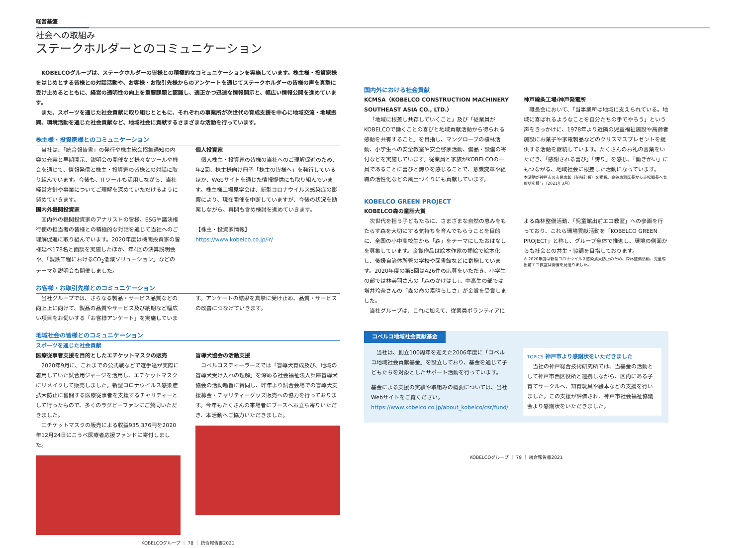経営基盤
社会への取組み
ステークホルダーとのコミュニケーション
KOBELCOグループは、ステークホルダーの皆様との積極的なコミュニケーションを実施しています。株主様・投資家様をはじめとする皆様との対話活動や、お客様・お取引先様からのアンケートを通じてステークホルダーの皆様の声を真摯に受け止めるとともに、経営の透明性の向上を重要課題と認識し、適正かつ迅速な情報開示と、幅広い情報公開を進めています。
また、スポーツを通じた社会貢献に取り組むとともに、それぞれの事業所が次世代の育成支援を中心に地域交流・地域振興、環境活動を通じた社会貢献など、地域社会に貢献するさまざまな活動を行っています。
株主様・投資家様とのコミュニケーション
当社は、「統合報告書」の発行や株主総会招集通知の内容の充実と早期開示、説明会の開催など様々なツールや機会を通じて、情報発信と株主・投資家の皆様との対話に取り組んでいます。今後も、ITツールも活用しながら、当社経営方針や事業についてご理解を深めていただけるように努めていきます。
国内外機関投資家
国内外の機関投資家のアナリストの皆様、ESGや議決権行使の担当者の皆様との積極的な対話を通じて当社へのご理解促進に取り組んでいます。2020年度は機関投資家の皆様延べ178名と面談を実施したほか、年4回の決算説明会や、「製鉄工程におけるCO<sub>2</sub>低減ソリューション」などのテーマ別説明会も開催しました。
個人投資家
個人株主・投資家の皆様の当社へのご理解促進のため、年2回、株主様向け冊子「株主の皆様へ」を発行しているほか、Webサイトを通じた情報提供にも取り組んでいます。株主様工場見学会は、新型コロナウイルス感染症の影響により、現在開催を中断していますが、今後の状況を勘案しながら、再開も含め検討を進めていきます。
【株主・投資家情報】
https://www.kobelco.co.jp/ir/
お客様・お取引先様とのコミュニケーション
当社グループでは、さらなる製品・サービス品質などの向上上に向けて、製品の品質やサービス及び納期など幅広い項目をお伺いする「お客様アンケート」を実施していま
す。アンケートの結果を真摯に受け止め、品質・サービスの改善につなげていきます。
地域社会の皆様とのコミュニケーション
スポーツを通じた社会貢献
医療従事者支援を目的としたエチケットマスクの販売
2020年9月に、これまでの公式戦などで選手達が実際に着用していた試合用ジャージを活用し、エチケットマスクにリメイクして販売しました。新型コロナウイルス感染症拡大防止に奮闘する医療従事者を支援するチャリティーとして行ったもので、多くのラグビーファンにご賛同いただきました。
エチケットマスクの販売による収益935,376円を2020年12月24日にこうべ医療者応援ファンドに寄付しました。
盲導犬協会の活動支援
コベルコスティーラーズでは「盲導犬育成及び、地域の盲導犬受け入れの理解」を深める社会福祉法人兵庫盲導犬協会の活動趣旨に賛同し、昨年より試合会場での盲導犬支援募金・チャリティーグッズ販売への協力を行っております。今年もたくさんの来場者にブースへお立ち寄りいただき、本活動へご協力いただきました。
KOBELCOグループ ｜ 78 ｜ 統合報告書2021
国内外における社会貢献
KCMSA（KOBELCO CONSTRUCTION MACHINERY SOUTHEAST ASIA CO., LTD.）
「地域に根差し共存していくこと」及び「従業員がKOBELCOで働くことの喜びと地域貢献活動から得られる感動を共有すること」を目指し、マングローブの植林活動、小学生への安全教室や安全啓蒙活動、備品・設備の寄付などを実施しています。従業員と家族がKOBELCOの一員であることに喜びと誇りを感じることで、意識変革や組織の活性化などの風土づくりにも貢献しています。
神戸線条工場/神戸発電所
職長会において、「当事業所は地域に支えられている。地域に喜ばれるようなことを自分たちの手でやろう」という声をきっかけに、1978年より近隣の児童福祉施設や高齢者施設にお菓子や家電製品などのクリスマスプレゼントを提供する活動を継続しています。たくさんのお礼の言葉をいただき、「感謝される喜び」「誇り」を感じ、「働きがい」にもつながる、地域社会に根差した活動になっています。
本活動が神戸市の市民表彰（花時計賞）を受賞。金谷東灘区長から赤松職長へ表彰状を授与（2021年3月）
KOBELCO GREEN PROJECT
KOBELCO森の童話大賞
次世代を担う子どもたちに、さまざまな自然の恵みをもたらす森を大切にする気持ちを育んでもらうことを目的に、全国の小中高校生から「森」をテーマにしたおはなしを募集しています。金賞作品は絵本作家の挿絵で絵本化し、後援自治体所管の学校や図書館などに寄贈しています。2020年度の第8回は426件の応募をいただき、小学生の部では林美羽さんの「森のかけはし」、中高生の部では増井玲奈さんの「森の命の素晴らしさ」が金賞を受賞しました。
当社グループは、これに加えて、従業員ボランティアに
よる森林整備活動、「児童館出前エコ教室」への参画を行っており、これら環境貢献活動を「KOBELCO GREEN PROJECT」と称し、グループ全体で推進し、環境の側面からも社会との共生・協調を目指しております。
※ 2020年度は新型コロナウイルス感染拡大防止のため、森林整備活動、児童館出前エコ教室は開催を見送りました。
コベルコ地域社会貢献基金
当社は、創立100周年を迎えた2006年度に「コベルコ地域社会貢献基金」を設立しており、基金を通じて子どもたちを対象としたサポート活動を行っています。
基金による支援の実績や取組みの概要については、当社Webサイトをご覧ください。
https://www.kobelco.co.jp/about_kobelco/csr/fund/
TOPICS 神戸市より感謝状をいただきました
当社の神戸総合技術研究所では、当基金の活動として神戸市西区役所と連携しながら、区内にある子育てサークルへ、知育玩具や絵本などの支援を行いました。この支援が評価され、神戸市社会福祉協議会より感謝状をいただきました。
KOBELCOグループ ｜ 79 ｜ 統合報告書2021